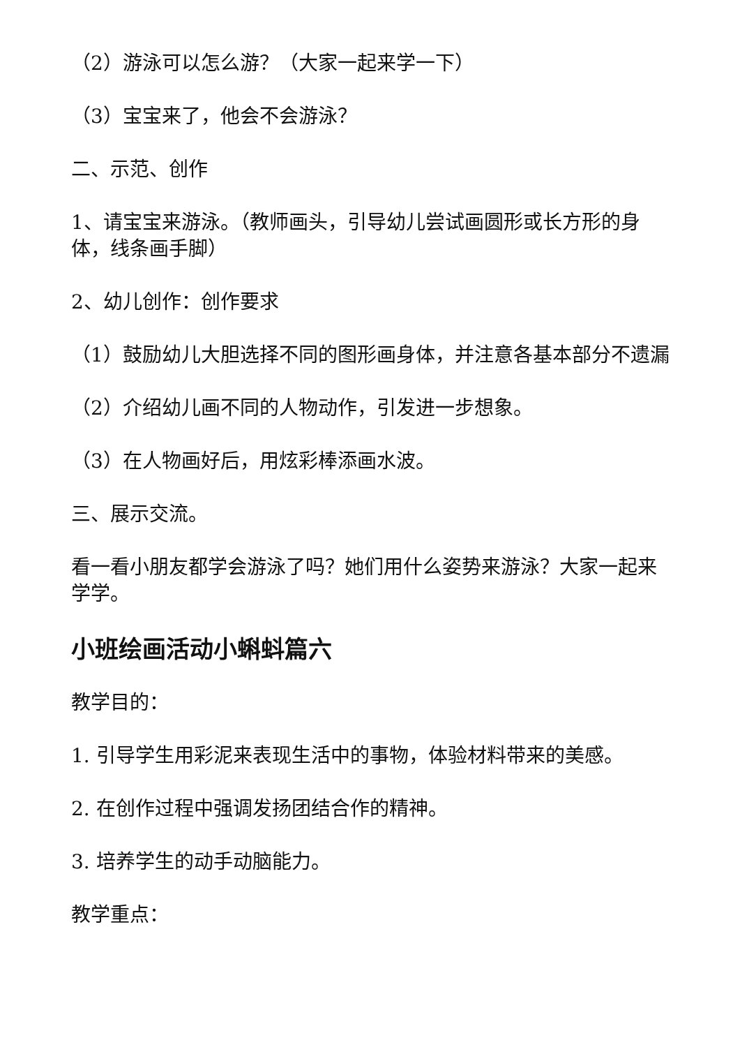（2）游泳可以怎么游？（大家一起来学一下）
（3）宝宝来了，他会不会游泳？
二、示范、创作
1、请宝宝来游泳。（教师画头，引导幼儿尝试画圆形或长方形的身体，线条画手脚）
2、幼儿创作：创作要求
（1）鼓励幼儿大胆选择不同的图形画身体，并注意各基本部分不遗漏
（2）介绍幼儿画不同的人物动作，引发进一步想象。
（3）在人物画好后，用炫彩棒添画水波。
三、展示交流。
看一看小朋友都学会游泳了吗？她们用什么姿势来游泳？大家一起来学学。
小班绘画活动小蝌蚪篇六
教学目的：
1. 引导学生用彩泥来表现生活中的事物，体验材料带来的美感。
2. 在创作过程中强调发扬团结合作的精神。
3. 培养学生的动手动脑能力。
教学重点：